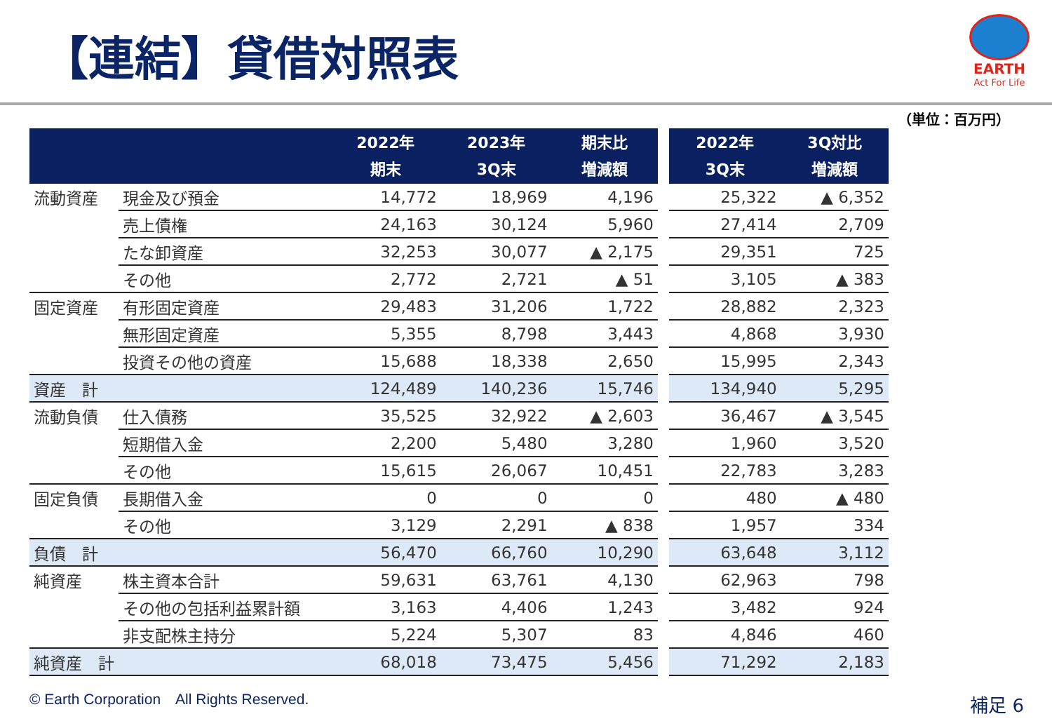【連結】貸借対照表
EARTH
Act For Life
（単位：百万円）
| | | 2022年 期末 | 2023年 3Q末 | 期末比 増減額 |
| --- | --- | --- | --- | --- |
| 流動資産 | 現金及び預金 | 14,772 | 18,969 | 4,196 |
| | 売上債権 | 24,163 | 30,124 | 5,960 |
| | たな卸資産 | 32,253 | 30,077 | ▲ 2,175 |
| | その他 | 2,772 | 2,721 | ▲ 51 |
| 固定資産 | 有形固定資産 | 29,483 | 31,206 | 1,722 |
| | 無形固定資産 | 5,355 | 8,798 | 3,443 |
| | 投資その他の資産 | 15,688 | 18,338 | 2,650 |
| 資産 計 | | 124,489 | 140,236 | 15,746 |
| 流動負債 | 仕入債務 | 35,525 | 32,922 | ▲ 2,603 |
| | 短期借入金 | 2,200 | 5,480 | 3,280 |
| | その他 | 15,615 | 26,067 | 10,451 |
| 固定負債 | 長期借入金 | 0 | 0 | 0 |
| | その他 | 3,129 | 2,291 | ▲ 838 |
| 負債 計 | | 56,470 | 66,760 | 10,290 |
| 純資産 | 株主資本合計 | 59,631 | 63,761 | 4,130 |
| | その他の包括利益累計額 | 3,163 | 4,406 | 1,243 |
| | 非支配株主持分 | 5,224 | 5,307 | 83 |
| 純資産 計 | | 68,018 | 73,475 | 5,456 |
| 2022年 3Q末 | 3Q対比 増減額 |
| --- | --- |
| 25,322 | ▲ 6,352 |
| 27,414 | 2,709 |
| 29,351 | 725 |
| 3,105 | ▲ 383 |
| 28,882 | 2,323 |
| 4,868 | 3,930 |
| 15,995 | 2,343 |
| 134,940 | 5,295 |
| 36,467 | ▲ 3,545 |
| 1,960 | 3,520 |
| 22,783 | 3,283 |
| 480 | ▲ 480 |
| 1,957 | 334 |
| 63,648 | 3,112 |
| 62,963 | 798 |
| 3,482 | 924 |
| 4,846 | 460 |
| 71,292 | 2,183 |
© Earth Corporation　All Rights Reserved.
補足 6